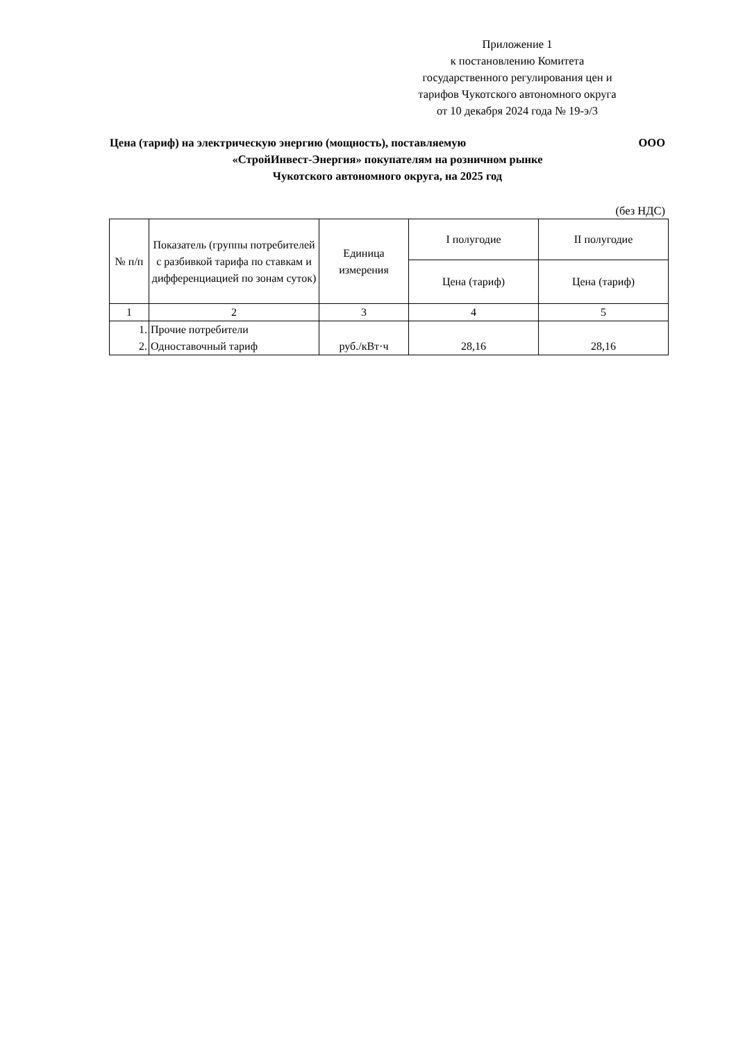Приложение 1
к постановлению Комитета государственного регулирования цен и тарифов Чукотского автономного округа
от 10 декабря 2024 года № 19-э/3
Цена (тариф) на электрическую энергию (мощность), поставляемую ООО
«СтройИнвест-Энергия» покупателям на розничном рынке
Чукотского автономного округа, на 2025 год
(без НДС)
| № п/п | Показатель (группы потребителей с разбивкой тарифа по ставкам и дифференциацией по зонам суток) | Единица измерения | I полугодие | II полугодие |
| --- | --- | --- | --- | --- |
| | | | Цена (тариф) | Цена (тариф) |
| 1 | 2 | 3 | 4 | 5 |
| 1. 2. | Прочие потребители Одноставочный тариф | руб./кВт·ч | 28,16 | 28,16 |